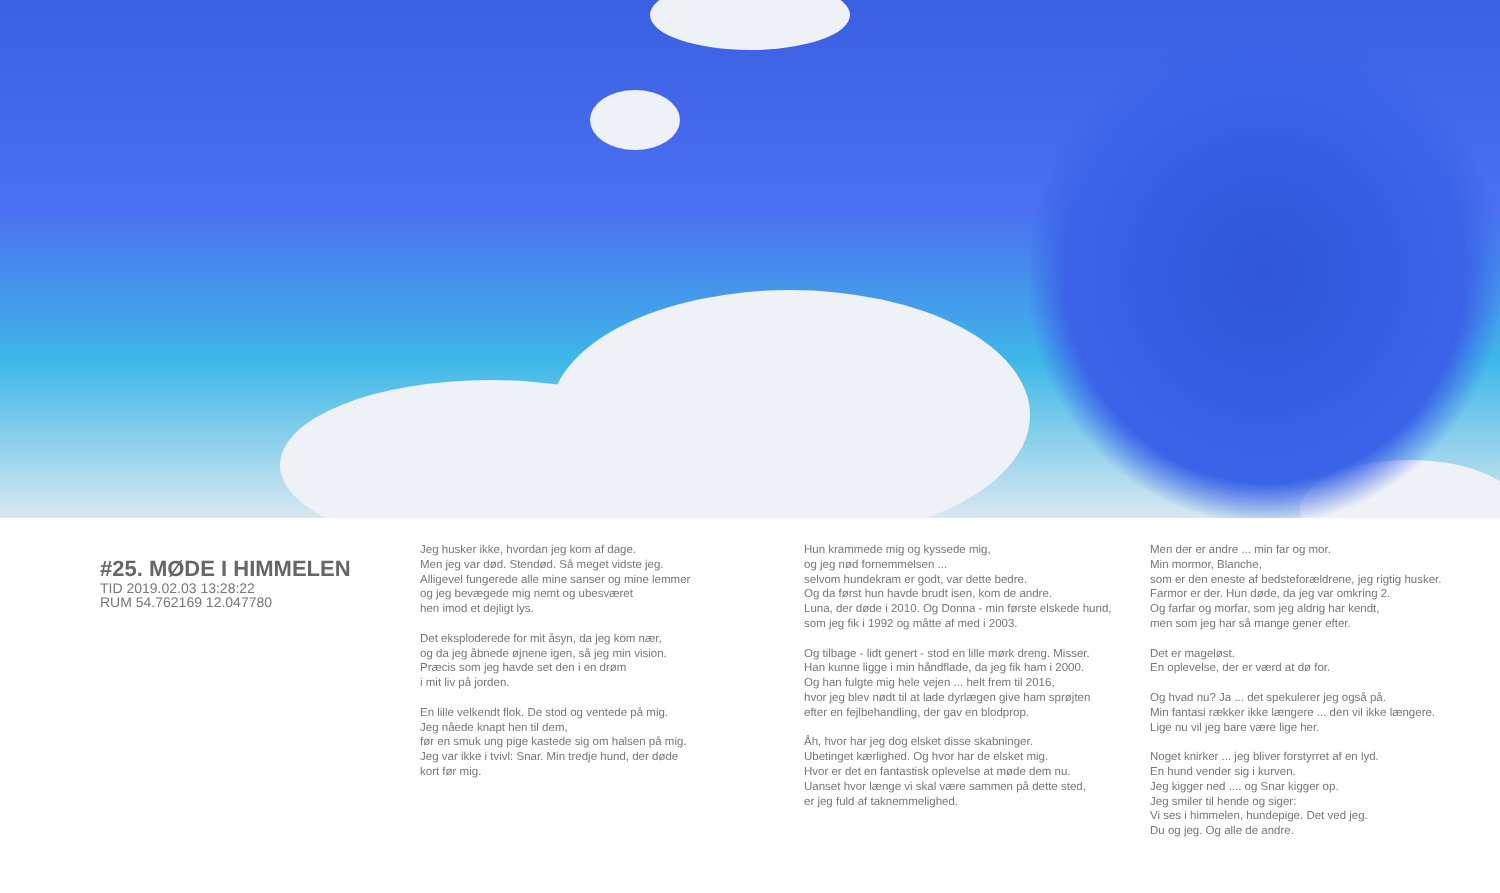#25. MØDE I HIMMELEN
TID 2019.02.03 13:28:22
RUM 54.762169 12.047780
Jeg husker ikke, hvordan jeg kom af dage.
Men jeg var død. Stendød. Så meget vidste jeg.
Alligevel fungerede alle mine sanser og mine lemmer
og jeg bevægede mig nemt og ubesværet
hen imod et dejligt lys.
Det eksploderede for mit åsyn, da jeg kom nær,
og da jeg åbnede øjnene igen, så jeg min vision.
Præcis som jeg havde set den i en drøm
i mit liv på jorden.
En lille velkendt flok. De stod og ventede på mig.
Jeg nåede knapt hen til dem,
før en smuk ung pige kastede sig om halsen på mig.
Jeg var ikke i tvivl: Snar. Min tredje hund, der døde
kort før mig.
Hun krammede mig og kyssede mig,
og jeg nød fornemmelsen ...
selvom hundekram er godt, var dette bedre.
Og da først hun havde brudt isen, kom de andre.
Luna, der døde i 2010. Og Donna - min første elskede hund,
som jeg fik i 1992 og måtte af med i 2003.
Og tilbage - lidt genert - stod en lille mørk dreng. Misser.
Han kunne ligge i min håndflade, da jeg fik ham i 2000.
Og han fulgte mig hele vejen ... helt frem til 2016,
hvor jeg blev nødt til at lade dyrlægen give ham sprøjten
efter en fejlbehandling, der gav en blodprop.
Åh, hvor har jeg dog elsket disse skabninger.
Ubetinget kærlighed. Og hvor har de elsket mig.
Hvor er det en fantastisk oplevelse at møde dem nu.
Uanset hvor længe vi skal være sammen på dette sted,
er jeg fuld af taknemmelighed.
Men der er andre ... min far og mor.
Min mormor, Blanche,
som er den eneste af bedsteforældrene, jeg rigtig husker.
Farmor er der. Hun døde, da jeg var omkring 2.
Og farfar og morfar, som jeg aldrig har kendt,
men som jeg har så mange gener efter.
Det er mageløst.
En oplevelse, der er værd at dø for.
Og hvad nu? Ja ... det spekulerer jeg også på.
Min fantasi rækker ikke længere ... den vil ikke længere.
Lige nu vil jeg bare være lige her.
Noget knirker ... jeg bliver forstyrret af en lyd.
En hund vender sig i kurven.
Jeg kigger ned .... og Snar kigger op.
Jeg smiler til hende og siger:
Vi ses i himmelen, hundepige. Det ved jeg.
Du og jeg. Og alle de andre.